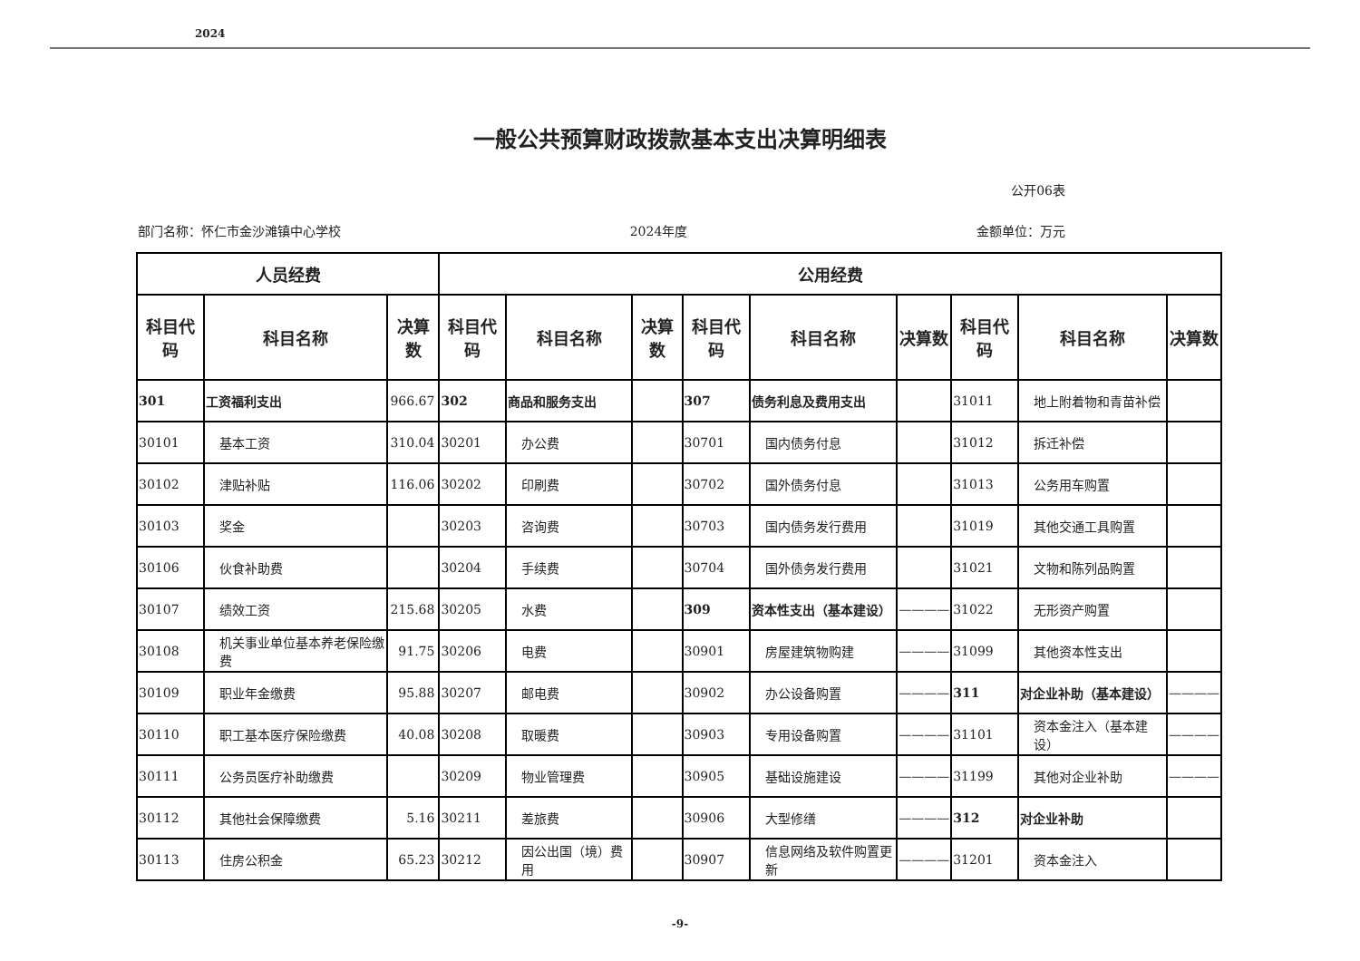2024
一般公共预算财政拨款基本支出决算明细表
公开06表
部门名称：怀仁市金沙滩镇中心学校 2024年度 金额单位：万元
| 人员经费 | | | 公用经费 | | | | | | | | |
| --- | --- | --- | --- | --- | --- | --- | --- | --- | --- | --- | --- |
| 科目代码 | 科目名称 | 决算数 | 科目代码 | 科目名称 | 决算数 | 科目代码 | 科目名称 | 决算数 | 科目代码 | 科目名称 | 决算数 |
| 301 | 工资福利支出 | 966.67 | 302 | 商品和服务支出 | | 307 | 债务利息及费用支出 | | 31011 | 地上附着物和青苗补偿 | |
| 30101 | 基本工资 | 310.04 | 30201 | 办公费 | | 30701 | 国内债务付息 | | 31012 | 拆迁补偿 | |
| 30102 | 津贴补贴 | 116.06 | 30202 | 印刷费 | | 30702 | 国外债务付息 | | 31013 | 公务用车购置 | |
| 30103 | 奖金 | | 30203 | 咨询费 | | 30703 | 国内债务发行费用 | | 31019 | 其他交通工具购置 | |
| 30106 | 伙食补助费 | | 30204 | 手续费 | | 30704 | 国外债务发行费用 | | 31021 | 文物和陈列品购置 | |
| 30107 | 绩效工资 | 215.68 | 30205 | 水费 | | 309 | 资本性支出（基本建设） | ———— | 31022 | 无形资产购置 | |
| 30108 | 机关事业单位基本养老保险缴费 | 91.75 | 30206 | 电费 | | 30901 | 房屋建筑物购建 | ———— | 31099 | 其他资本性支出 | |
| 30109 | 职业年金缴费 | 95.88 | 30207 | 邮电费 | | 30902 | 办公设备购置 | ———— | 311 | 对企业补助（基本建设） | ———— |
| 30110 | 职工基本医疗保险缴费 | 40.08 | 30208 | 取暖费 | | 30903 | 专用设备购置 | ———— | 31101 | 资本金注入（基本建设） | ———— |
| 30111 | 公务员医疗补助缴费 | | 30209 | 物业管理费 | | 30905 | 基础设施建设 | ———— | 31199 | 其他对企业补助 | ———— |
| 30112 | 其他社会保障缴费 | 5.16 | 30211 | 差旅费 | | 30906 | 大型修缮 | ———— | 312 | 对企业补助 | |
| 30113 | 住房公积金 | 65.23 | 30212 | 因公出国（境）费用 | | 30907 | 信息网络及软件购置更新 | ———— | 31201 | 资本金注入 | |
-9-